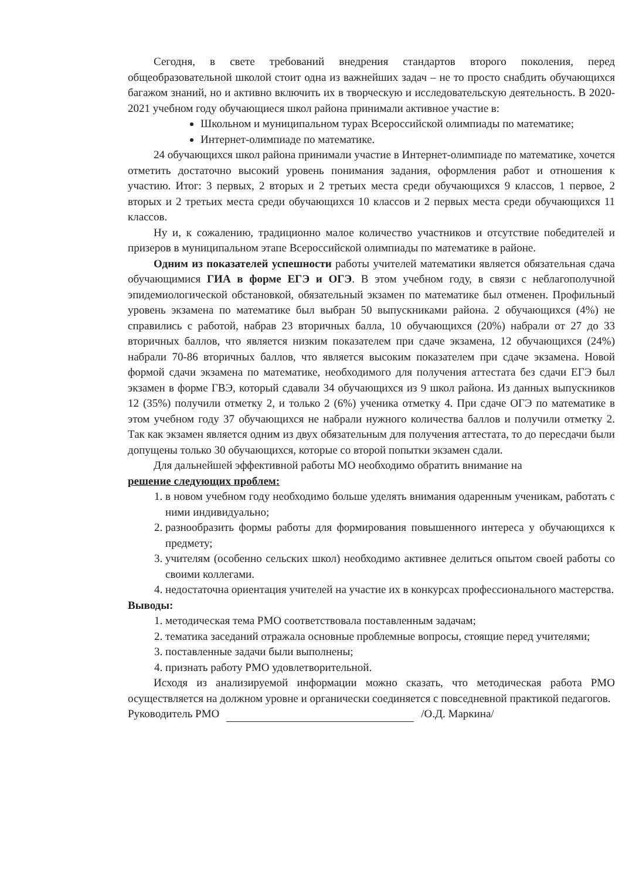Сегодня, в свете требований внедрения стандартов второго поколения, перед общеобразовательной школой стоит одна из важнейших задач – не то просто снабдить обучающихся багажом знаний, но и активно включить их в творческую и исследовательскую деятельность. В 2020-2021 учебном году обучающиеся школ района принимали активное участие в:
Школьном и муниципальном турах Всероссийской олимпиады по математике;
Интернет-олимпиаде по математике.
24 обучающихся школ района принимали участие в Интернет-олимпиаде по математике, хочется отметить достаточно высокий уровень понимания задания, оформления работ и отношения к участию. Итог: 3 первых, 2 вторых и 2 третьих места среди обучающихся 9 классов, 1 первое, 2 вторых и 2 третьих места среди обучающихся 10 классов и 2 первых места среди обучающихся 11 классов.
Ну и, к сожалению, традиционно малое количество участников и отсутствие победителей и призеров в муниципальном этапе Всероссийской олимпиады по математике в районе.
Одним из показателей успешности работы учителей математики является обязательная сдача обучающимися ГИА в форме ЕГЭ и ОГЭ. В этом учебном году, в связи с неблагополучной эпидемиологической обстановкой, обязательный экзамен по математике был отменен. Профильный уровень экзамена по математике был выбран 50 выпускниками района. 2 обучающихся (4%) не справились с работой, набрав 23 вторичных балла, 10 обучающихся (20%) набрали от 27 до 33 вторичных баллов, что является низким показателем при сдаче экзамена, 12 обучающихся (24%) набрали 70-86 вторичных баллов, что является высоким показателем при сдаче экзамена. Новой формой сдачи экзамена по математике, необходимого для получения аттестата без сдачи ЕГЭ был экзамен в форме ГВЭ, который сдавали 34 обучающихся из 9 школ района. Из данных выпускников 12 (35%) получили отметку 2, и только 2 (6%) ученика отметку 4. При сдаче ОГЭ по математике в этом учебном году 37 обучающихся не набрали нужного количества баллов и получили отметку 2. Так как экзамен является одним из двух обязательным для получения аттестата, то до пересдачи были допущены только 30 обучающихся, которые со второй попытки экзамен сдали.
Для дальнейшей эффективной работы МО необходимо обратить внимание на
решение следующих проблем:
1. в новом учебном году необходимо больше уделять внимания одаренным ученикам, работать с ними индивидуально;
2. разнообразить формы работы для формирования повышенного интереса у обучающихся к предмету;
3. учителям (особенно сельских школ) необходимо активнее делиться опытом своей работы со своими коллегами.
4. недостаточна ориентация учителей на участие их в конкурсах профессионального мастерства.
Выводы:
1. методическая тема РМО соответствовала поставленным задачам;
2. тематика заседаний отражала основные проблемные вопросы, стоящие перед учителями;
3. поставленные задачи были выполнены;
4. признать работу РМО удовлетворительной.
Исходя из анализируемой информации можно сказать, что методическая работа РМО осуществляется на должном уровне и органически соединяется с повседневной практикой педагогов.
Руководитель РМО /О.Д. Маркина/